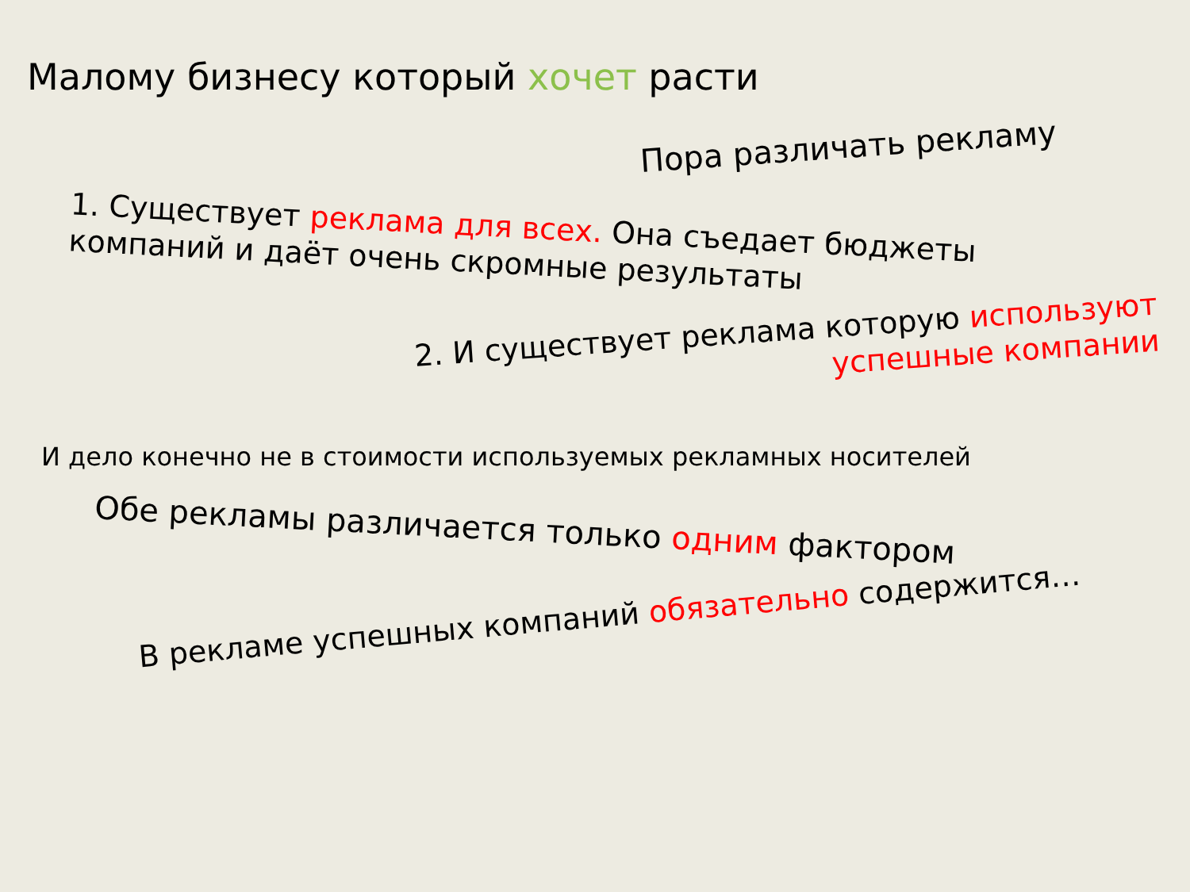Малому бизнесу который хочет расти
Пора различать рекламу
1. Существует реклама для всех. Она съедает бюджеты компаний и даёт очень скромные результаты
2. И существует реклама которую используют успешные компании
И дело конечно не в стоимости используемых рекламных носителей
Обе рекламы различается только одним фактором
В рекламе успешных компаний обязательно содержится…